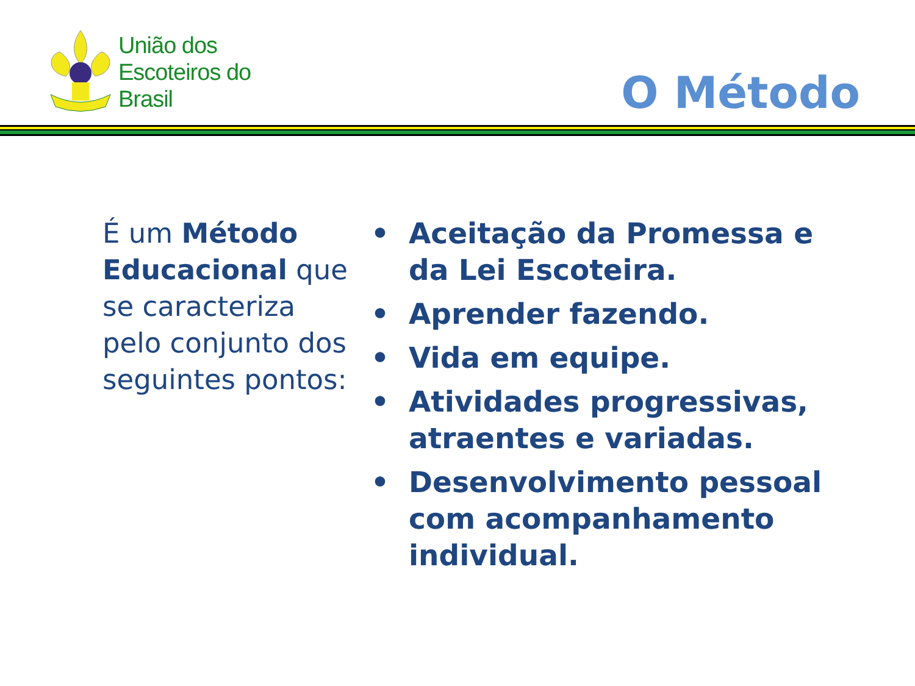União dos
Escoteiros do
Brasil
O Método
É um Método Educacional que se caracteriza pelo conjunto dos seguintes pontos:
• Aceitação da Promessa e da Lei Escoteira.
• Aprender fazendo.
• Vida em equipe.
• Atividades progressivas, atraentes e variadas.
• Desenvolvimento pessoal com acompanhamento individual.